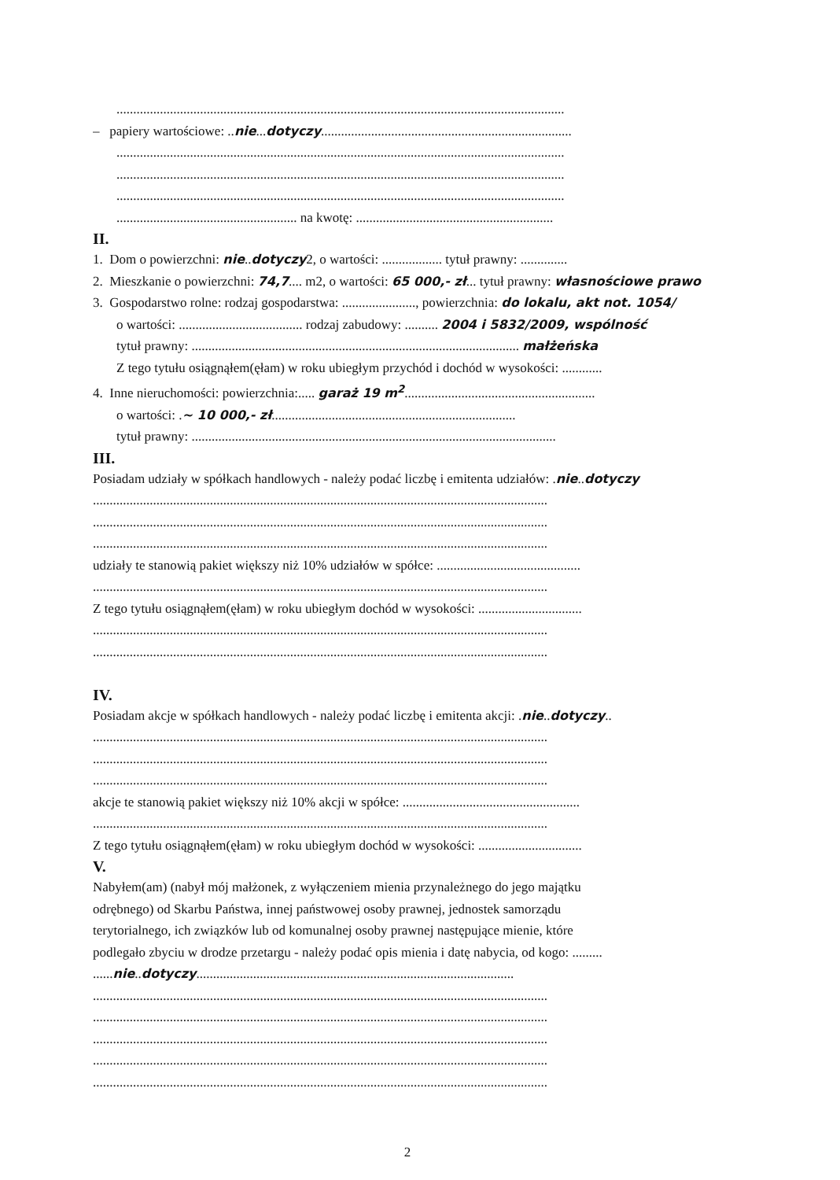......................................................................................................................................
– papiery wartościowe: ..nie...dotyczy...........................................................................
......................................................................................................................................
......................................................................................................................................
......................................................................................................................................
...................................................... na kwotę: ...........................................................
II.
1. Dom o powierzchni: nie..dotyczy2, o wartości: .................. tytuł prawny: ..............
2. Mieszkanie o powierzchni: 74,7.... m2, o wartości: 65 000,- zł... tytuł prawny: własnościowe prawo
3. Gospodarstwo rolne: rodzaj gospodarstwa: ......................, powierzchnia: do lokalu, akt not. 1054/
o wartości: ..................................... rodzaj zabudowy: .......... 2004 i 5832/2009, wspólność
tytuł prawny: .................................................................................................. małżeńska
Z tego tytułu osiągnąłem(ęłam) w roku ubiegłym przychód i dochód w wysokości: ............
4. Inne nieruchomości: powierzchnia:..... garaż 19 m<sup>2</sup>.........................................................
o wartości: .~ 10 000,- zł.........................................................................
tytuł prawny: .............................................................................................................
III.
Posiadam udziały w spółkach handlowych - należy podać liczbę i emitenta udziałów: .nie..dotyczy
........................................................................................................................................
........................................................................................................................................
........................................................................................................................................
udziały te stanowią pakiet większy niż 10% udziałów w spółce: ...........................................
........................................................................................................................................
Z tego tytułu osiągnąłem(ęłam) w roku ubiegłym dochód w wysokości: ...............................
........................................................................................................................................
........................................................................................................................................
IV.
Posiadam akcje w spółkach handlowych - należy podać liczbę i emitenta akcji: .nie..dotyczy..
........................................................................................................................................
........................................................................................................................................
........................................................................................................................................
akcje te stanowią pakiet większy niż 10% akcji w spółce: .....................................................
........................................................................................................................................
Z tego tytułu osiągnąłem(ęłam) w roku ubiegłym dochód w wysokości: ...............................
V.
Nabyłem(am) (nabył mój małżonek, z wyłączeniem mienia przynależnego do jego majątku
odrębnego) od Skarbu Państwa, innej państwowej osoby prawnej, jednostek samorządu
terytorialnego, ich związków lub od komunalnej osoby prawnej następujące mienie, które
podlegało zbyciu w drodze przetargu - należy podać opis mienia i datę nabycia, od kogo: .........
......nie..dotyczy...............................................................................................
........................................................................................................................................
........................................................................................................................................
........................................................................................................................................
........................................................................................................................................
........................................................................................................................................
2